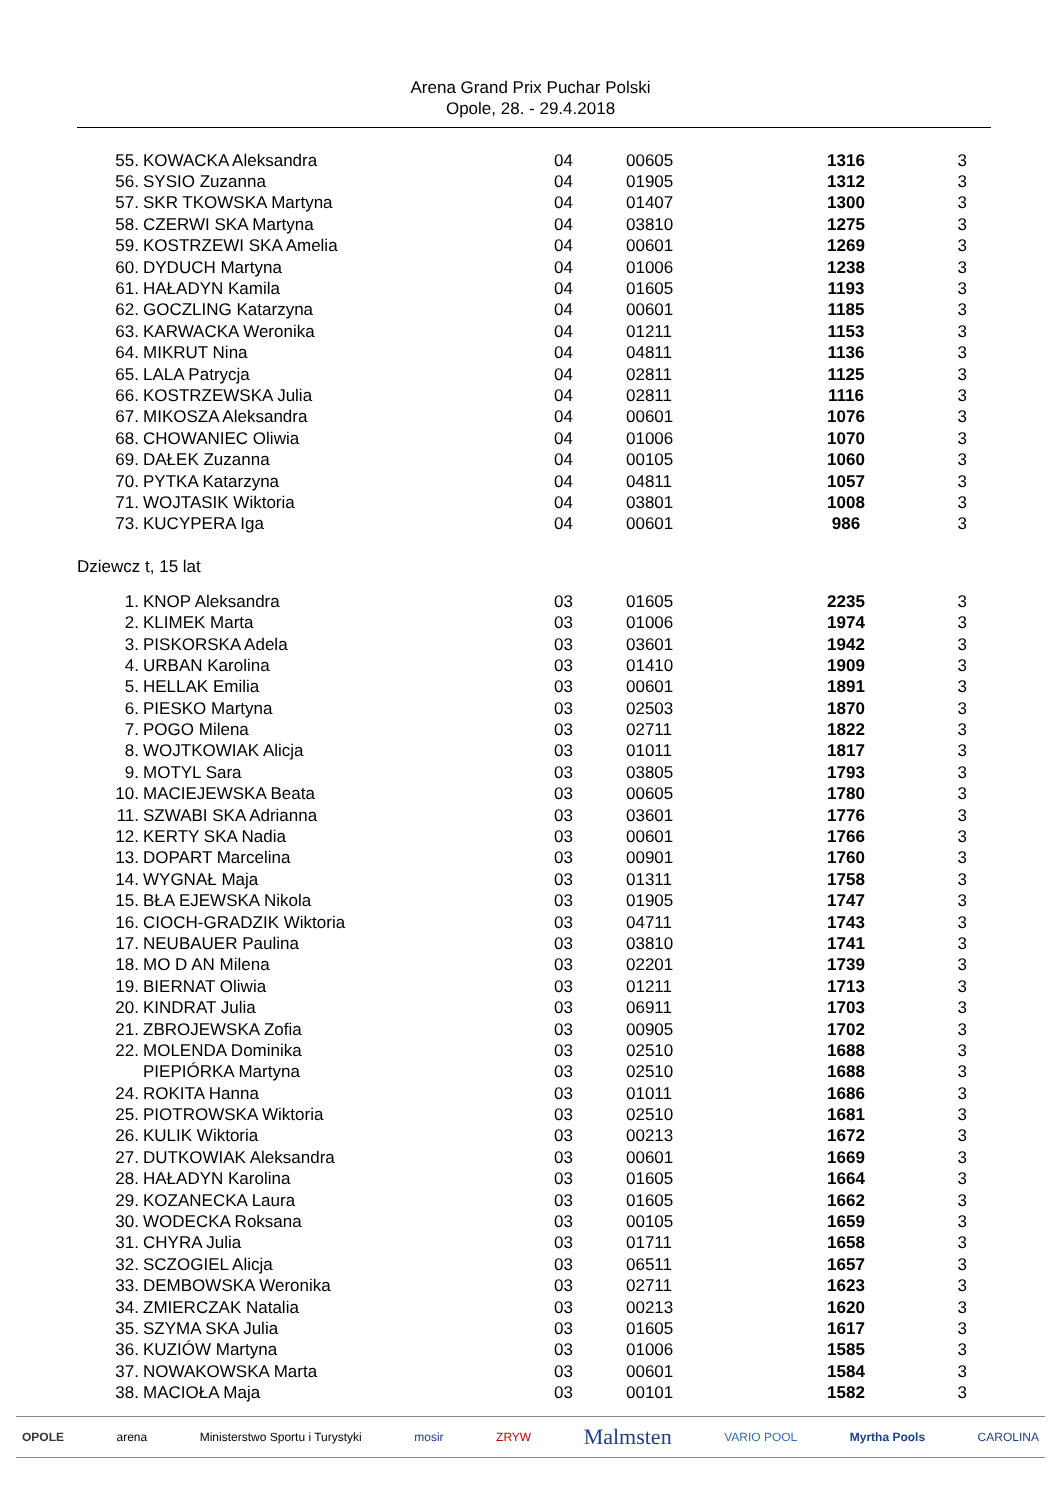Arena Grand Prix Puchar Polski
Opole, 28. - 29.4.2018
| 55. | KOWACKA Aleksandra | 04 | 00605 | 1316 | 3 |
| 56. | SYSIO Zuzanna | 04 | 01905 | 1312 | 3 |
| 57. | SKR TKOWSKA Martyna | 04 | 01407 | 1300 | 3 |
| 58. | CZERWI SKA Martyna | 04 | 03810 | 1275 | 3 |
| 59. | KOSTRZEWI SKA Amelia | 04 | 00601 | 1269 | 3 |
| 60. | DYDUCH Martyna | 04 | 01006 | 1238 | 3 |
| 61. | HAŁADYN Kamila | 04 | 01605 | 1193 | 3 |
| 62. | GOCZLING Katarzyna | 04 | 00601 | 1185 | 3 |
| 63. | KARWACKA Weronika | 04 | 01211 | 1153 | 3 |
| 64. | MIKRUT Nina | 04 | 04811 | 1136 | 3 |
| 65. | LALA Patrycja | 04 | 02811 | 1125 | 3 |
| 66. | KOSTRZEWSKA Julia | 04 | 02811 | 1116 | 3 |
| 67. | MIKOSZA Aleksandra | 04 | 00601 | 1076 | 3 |
| 68. | CHOWANIEC Oliwia | 04 | 01006 | 1070 | 3 |
| 69. | DAŁEK Zuzanna | 04 | 00105 | 1060 | 3 |
| 70. | PYTKA Katarzyna | 04 | 04811 | 1057 | 3 |
| 71. | WOJTASIK Wiktoria | 04 | 03801 | 1008 | 3 |
| 73. | KUCYPERA Iga | 04 | 00601 | 986 | 3 |
Dziewcz t, 15 lat
| 1. | KNOP Aleksandra | 03 | 01605 | 2235 | 3 |
| 2. | KLIMEK Marta | 03 | 01006 | 1974 | 3 |
| 3. | PISKORSKA Adela | 03 | 03601 | 1942 | 3 |
| 4. | URBAN Karolina | 03 | 01410 | 1909 | 3 |
| 5. | HELLAK Emilia | 03 | 00601 | 1891 | 3 |
| 6. | PIESKO Martyna | 03 | 02503 | 1870 | 3 |
| 7. | POGO Milena | 03 | 02711 | 1822 | 3 |
| 8. | WOJTKOWIAK Alicja | 03 | 01011 | 1817 | 3 |
| 9. | MOTYL Sara | 03 | 03805 | 1793 | 3 |
| 10. | MACIEJEWSKA Beata | 03 | 00605 | 1780 | 3 |
| 11. | SZWABI SKA Adrianna | 03 | 03601 | 1776 | 3 |
| 12. | KERTY SKA Nadia | 03 | 00601 | 1766 | 3 |
| 13. | DOPART Marcelina | 03 | 00901 | 1760 | 3 |
| 14. | WYGNAŁ Maja | 03 | 01311 | 1758 | 3 |
| 15. | BŁA EJEWSKA Nikola | 03 | 01905 | 1747 | 3 |
| 16. | CIOCH-GRADZIK Wiktoria | 03 | 04711 | 1743 | 3 |
| 17. | NEUBAUER Paulina | 03 | 03810 | 1741 | 3 |
| 18. | MO D AN Milena | 03 | 02201 | 1739 | 3 |
| 19. | BIERNAT Oliwia | 03 | 01211 | 1713 | 3 |
| 20. | KINDRAT Julia | 03 | 06911 | 1703 | 3 |
| 21. | ZBROJEWSKA Zofia | 03 | 00905 | 1702 | 3 |
| 22. | MOLENDA Dominika | 03 | 02510 | 1688 | 3 |
| | PIEPIÓRKA Martyna | 03 | 02510 | 1688 | 3 |
| 24. | ROKITA Hanna | 03 | 01011 | 1686 | 3 |
| 25. | PIOTROWSKA Wiktoria | 03 | 02510 | 1681 | 3 |
| 26. | KULIK Wiktoria | 03 | 00213 | 1672 | 3 |
| 27. | DUTKOWIAK Aleksandra | 03 | 00601 | 1669 | 3 |
| 28. | HAŁADYN Karolina | 03 | 01605 | 1664 | 3 |
| 29. | KOZANECKA Laura | 03 | 01605 | 1662 | 3 |
| 30. | WODECKA Roksana | 03 | 00105 | 1659 | 3 |
| 31. | CHYRA Julia | 03 | 01711 | 1658 | 3 |
| 32. | SCZOGIEL Alicja | 03 | 06511 | 1657 | 3 |
| 33. | DEMBOWSKA Weronika | 03 | 02711 | 1623 | 3 |
| 34. | ZMIERCZAK Natalia | 03 | 00213 | 1620 | 3 |
| 35. | SZYMA SKA Julia | 03 | 01605 | 1617 | 3 |
| 36. | KUZIÓW Martyna | 03 | 01006 | 1585 | 3 |
| 37. | NOWAKOWSKA Marta | 03 | 00601 | 1584 | 3 |
| 38. | MACIOŁA Maja | 03 | 00101 | 1582 | 3 |
OPOLE arena Ministerstwo Sportu i Turystyki mosir ZRYW Malmsten VARIO POOL Myrtha Pools CAROLINA